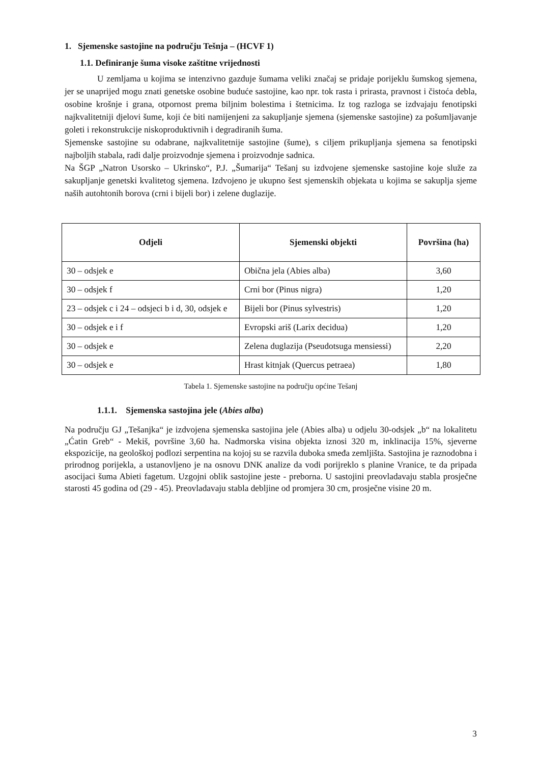1. Sjemenske sastojine na području Tešnja – (HCVF 1)
1.1. Definiranje šuma visoke zaštitne vrijednosti
U zemljama u kojima se intenzivno gazduje šumama veliki značaj se pridaje porijeklu šumskog sjemena, jer se unaprijed mogu znati genetske osobine buduće sastojine, kao npr. tok rasta i prirasta, pravnost i čistoća debla, osobine krošnje i grana, otpornost prema biljnim bolestima i štetnicima. Iz tog razloga se izdvajaju fenotipski najkvalitetniji djelovi šume, koji će biti namijenjeni za sakupljanje sjemena (sjemenske sastojine) za pošumljavanje goleti i rekonstrukcije niskoproduktivnih i degradiranih šuma.
Sjemenske sastojine su odabrane, najkvalitetnije sastojine (šume), s ciljem prikupljanja sjemena sa fenotipski najboljih stabala, radi dalje proizvodnje sjemena i proizvodnje sadnica.
Na ŠGP „Natron Usorsko – Ukrinsko“, P.J. „Šumarija“ Tešanj su izdvojene sjemenske sastojine koje služe za sakupljanje genetski kvalitetog sjemena. Izdvojeno je ukupno šest sjemenskih objekata u kojima se sakuplja sjeme naših autohtonih borova (crni i bijeli bor) i zelene duglazije.
| Odjeli | Sjemenski objekti | Površina (ha) |
| --- | --- | --- |
| 30 – odsjek e | Obična jela (Abies alba) | 3,60 |
| 30 – odsjek f | Crni bor (Pinus nigra) | 1,20 |
| 23 – odsjek c i 24 – odsjeci b i d, 30, odsjek e | Bijeli bor (Pinus sylvestris) | 1,20 |
| 30 – odsjek e i f | Evropski ariš (Larix decidua) | 1,20 |
| 30 – odsjek e | Zelena duglazija (Pseudotsuga mensiessi) | 2,20 |
| 30 – odsjek e | Hrast kitnjak (Quercus petraea) | 1,80 |
Tabela 1. Sjemenske sastojine na području općine Tešanj
1.1.1. Sjemenska sastojina jele (Abies alba)
Na području GJ „Tešanjka“ je izdvojena sjemenska sastojina jele (Abies alba) u odjelu 30-odsjek „b“ na lokalitetu „Ćatin Greb“ - Mekiš, površine 3,60 ha. Nadmorska visina objekta iznosi 320 m, inklinacija 15%, sjeverne ekspozicije, na geološkoj podlozi serpentina na kojoj su se razvila duboka smeđa zemljišta. Sastojina je raznodobna i prirodnog porijekla, a ustanovljeno je na osnovu DNK analize da vodi porijreklo s planine Vranice, te da pripada asocijaci šuma Abieti fagetum. Uzgojni oblik sastojine jeste - preborna. U sastojini preovladavaju stabla prosječne starosti 45 godina od (29 - 45). Preovladavaju stabla debljine od promjera 30 cm, prosječne visine 20 m.
3